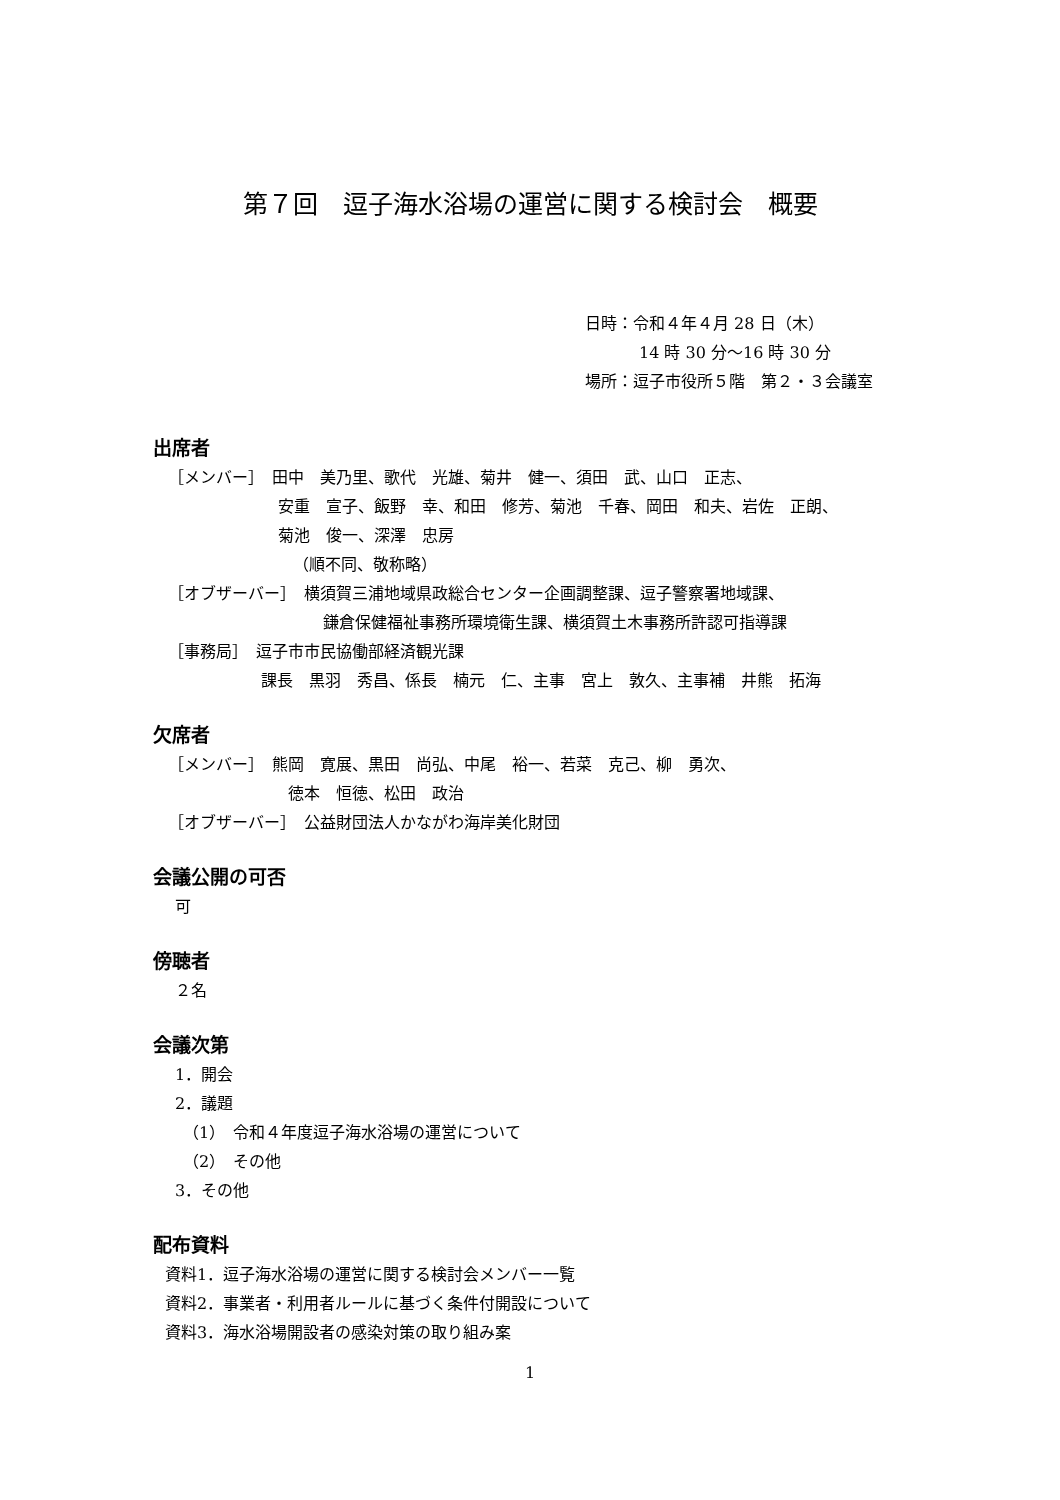第７回　逗子海水浴場の運営に関する検討会　概要
日時：令和４年４月 28 日（木）
14 時 30 分～16 時 30 分
場所：逗子市役所５階　第２・３会議室
出席者
［メンバー］　田中　美乃里、歌代　光雄、菊井　健一、須田　武、山口　正志、
安重　宣子、飯野　幸、和田　修芳、菊池　千春、岡田　和夫、岩佐　正朗、
菊池　俊一、深澤　忠房
（順不同、敬称略）
［オブザーバー］　横須賀三浦地域県政総合センター企画調整課、逗子警察署地域課、
鎌倉保健福祉事務所環境衛生課、横須賀土木事務所許認可指導課
［事務局］　逗子市市民協働部経済観光課
課長　黒羽　秀昌、係長　楠元　仁、主事　宮上　敦久、主事補　井熊　拓海
欠席者
［メンバー］　熊岡　寛展、黒田　尚弘、中尾　裕一、若菜　克己、柳　勇次、
徳本　恒徳、松田　政治
［オブザーバー］　公益財団法人かながわ海岸美化財団
会議公開の可否
可
傍聴者
２名
会議次第
1．開会
2．議題
（1）　令和４年度逗子海水浴場の運営について
（2）　その他
3．その他
配布資料
資料1．逗子海水浴場の運営に関する検討会メンバー一覧
資料2．事業者・利用者ルールに基づく条件付開設について
資料3．海水浴場開設者の感染対策の取り組み案
1